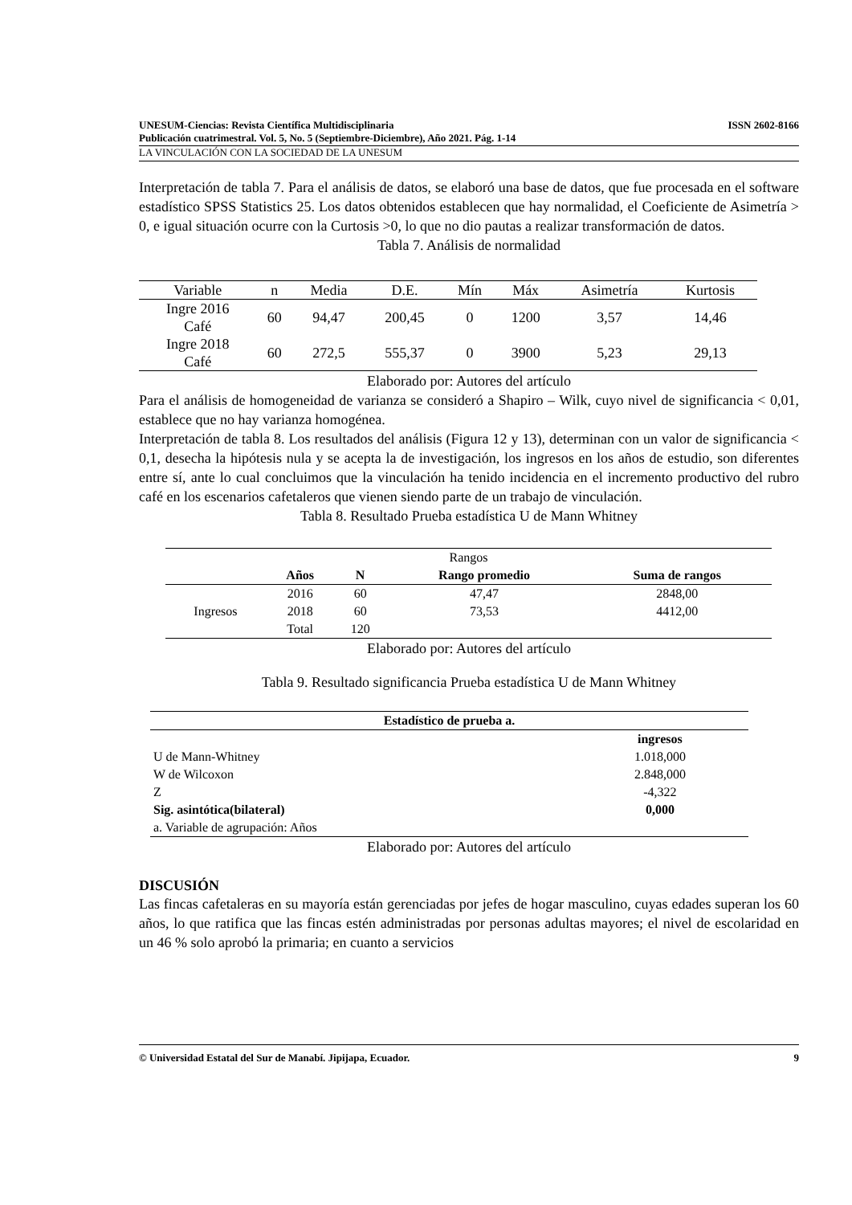UNESUM-Ciencias: Revista Científica Multidisciplinaria ISSN 2602-8166
Publicación cuatrimestral. Vol. 5, No. 5 (Septiembre-Diciembre), Año 2021. Pág. 1-14
LA VINCULACIÓN CON LA SOCIEDAD DE LA UNESUM
Interpretación de tabla 7. Para el análisis de datos, se elaboró una base de datos, que fue procesada en el software estadístico SPSS Statistics 25. Los datos obtenidos establecen que hay normalidad, el Coeficiente de Asimetría > 0, e igual situación ocurre con la Curtosis >0, lo que no dio pautas a realizar transformación de datos.
Tabla 7. Análisis de normalidad
| Variable | n | Media | D.E. | Mín | Máx | Asimetría | Kurtosis |
| --- | --- | --- | --- | --- | --- | --- | --- |
| Ingre 2016 Café | 60 | 94,47 | 200,45 | 0 | 1200 | 3,57 | 14,46 |
| Ingre 2018 Café | 60 | 272,5 | 555,37 | 0 | 3900 | 5,23 | 29,13 |
Elaborado por: Autores del artículo
Para el análisis de homogeneidad de varianza se consideró a Shapiro – Wilk, cuyo nivel de significancia < 0,01, establece que no hay varianza homogénea.
Interpretación de tabla 8. Los resultados del análisis (Figura 12 y 13), determinan con un valor de significancia < 0,1, desecha la hipótesis nula y se acepta la de investigación, los ingresos en los años de estudio, son diferentes entre sí, ante lo cual concluimos que la vinculación ha tenido incidencia en el incremento productivo del rubro café en los escenarios cafetaleros que vienen siendo parte de un trabajo de vinculación.
Tabla 8. Resultado Prueba estadística U de Mann Whitney
| Rangos | | | | |
| | Años | N | Rango promedio | Suma de rangos |
| Ingresos | 2016 | 60 | 47,47 | 2848,00 |
| | 2018 | 60 | 73,53 | 4412,00 |
| | Total | 120 | | |
Elaborado por: Autores del artículo
Tabla 9. Resultado significancia Prueba estadística U de Mann Whitney
| Estadístico de prueba a. | |
| --- | --- |
| | ingresos |
| U de Mann-Whitney | 1.018,000 |
| W de Wilcoxon | 2.848,000 |
| Z | -4,322 |
| Sig. asintótica(bilateral) | 0,000 |
| a. Variable de agrupación: Años | |
Elaborado por: Autores del artículo
DISCUSIÓN
Las fincas cafetaleras en su mayoría están gerenciadas por jefes de hogar masculino, cuyas edades superan los 60 años, lo que ratifica que las fincas estén administradas por personas adultas mayores; el nivel de escolaridad en un 46 % solo aprobó la primaria; en cuanto a servicios
© Universidad Estatal del Sur de Manabí. Jipijapa, Ecuador. 9